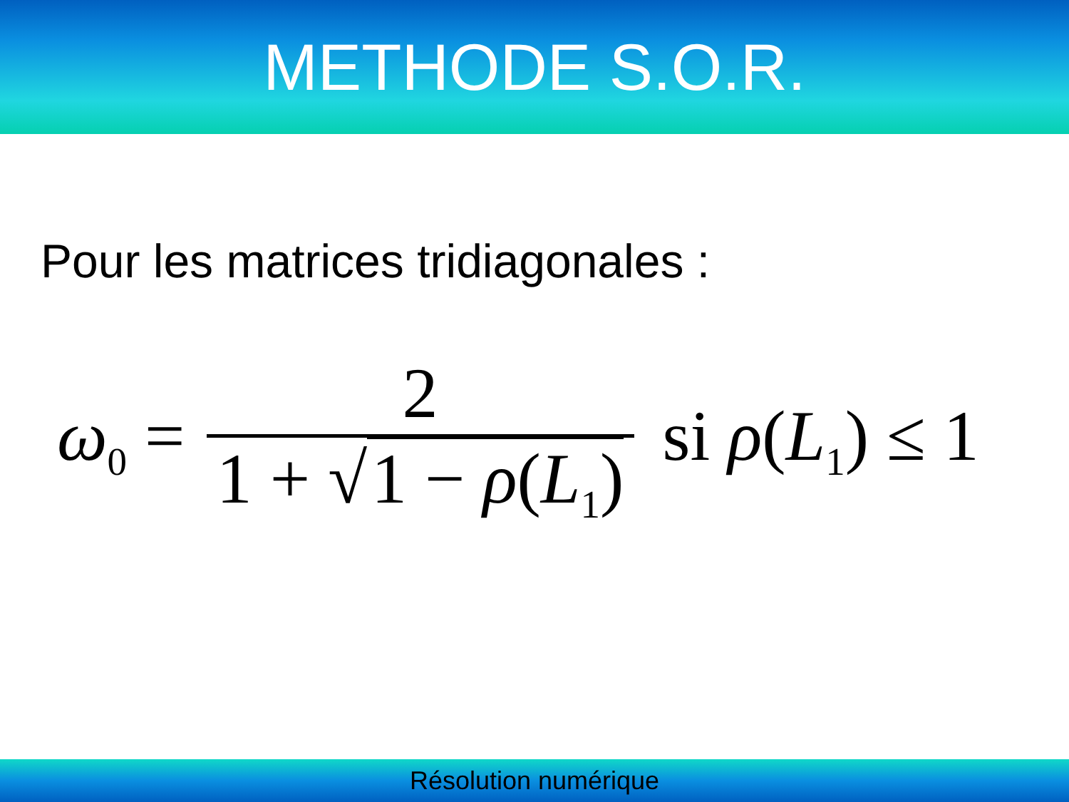METHODE S.O.R.
Pour les matrices tridiagonales :
ω<sub>0</sub> = 2 1 + √ 1 − ρ(L<sub>1</sub>) si ρ(L<sub>1</sub>) ≤ 1
Résolution numérique